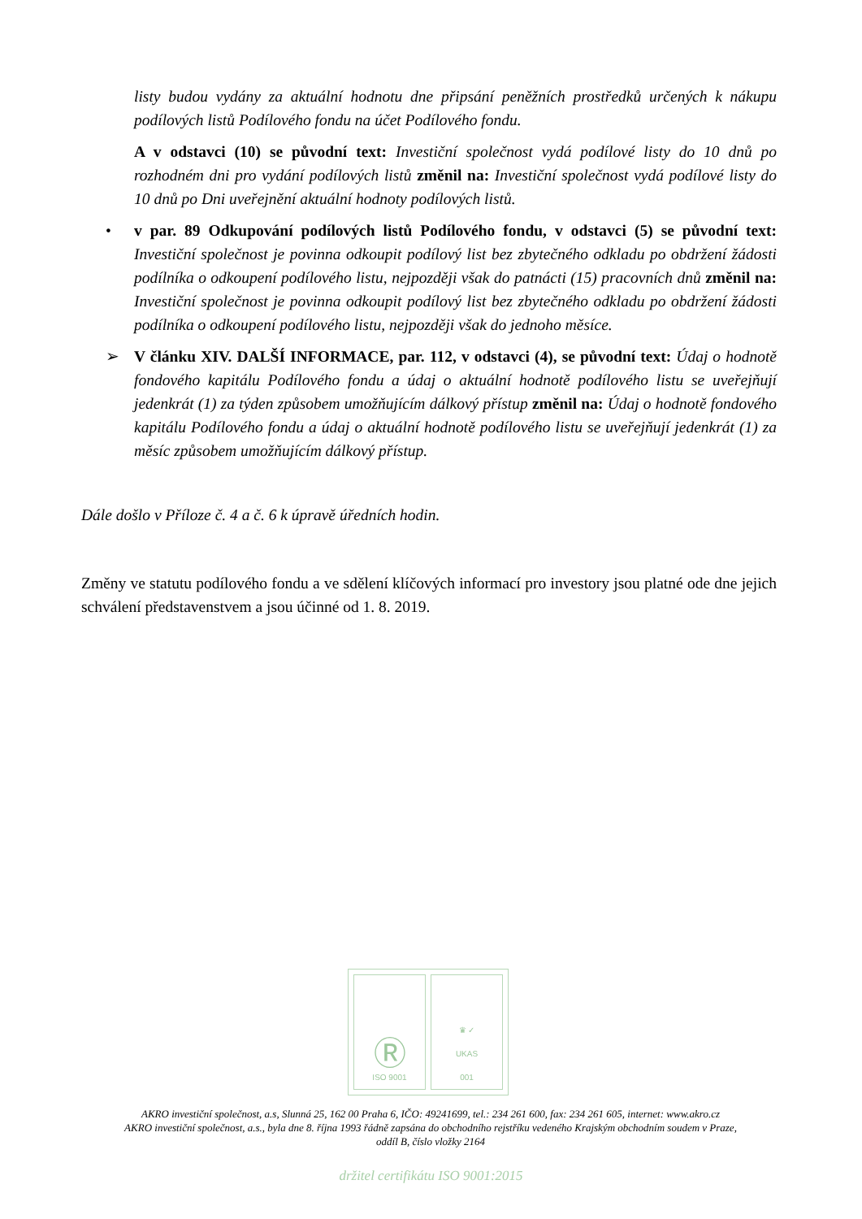listy budou vydány za aktuální hodnotu dne připsání peněžních prostředků určených k nákupu podílových listů Podílového fondu na účet Podílového fondu.
A v odstavci (10) se původní text: Investiční společnost vydá podílové listy do 10 dnů po rozhodném dni pro vydání podílových listů změnil na: Investiční společnost vydá podílové listy do 10 dnů po Dni uveřejnění aktuální hodnoty podílových listů.
• v par. 89 Odkupování podílových listů Podílového fondu, v odstavci (5) se původní text: Investiční společnost je povinna odkoupit podílový list bez zbytečného odkladu po obdržení žádosti podílníka o odkoupení podílového listu, nejpozději však do patnácti (15) pracovních dnů změnil na: Investiční společnost je povinna odkoupit podílový list bez zbytečného odkladu po obdržení žádosti podílníka o odkoupení podílového listu, nejpozději však do jednoho měsíce.
➢ V článku XIV. DALŠÍ INFORMACE, par. 112, v odstavci (4), se původní text: Údaj o hodnotě fondového kapitálu Podílového fondu a údaj o aktuální hodnotě podílového listu se uveřejňují jedenkrát (1) za týden způsobem umožňujícím dálkový přístup změnil na: Údaj o hodnotě fondového kapitálu Podílového fondu a údaj o aktuální hodnotě podílového listu se uveřejňují jedenkrát (1) za měsíc způsobem umožňujícím dálkový přístup.
Dále došlo v Příloze č. 4 a č. 6 k úpravě úředních hodin.
Změny ve statutu podílového fondu a ve sdělení klíčových informací pro investory jsou platné ode dne jejich schválení představenstvem a jsou účinné od 1. 8. 2019.
Ⓡ
ISO 9001
♛ ✓
UKAS
001
AKRO investiční společnost, a.s, Slunná 25, 162 00 Praha 6, IČO: 49241699, tel.: 234 261 600, fax: 234 261 605, internet: www.akro.cz
AKRO investiční společnost, a.s., byla dne 8. října 1993 řádně zapsána do obchodního rejstříku vedeného Krajským obchodním soudem v Praze,
oddíl B, číslo vložky 2164
držitel certifikátu ISO 9001:2015